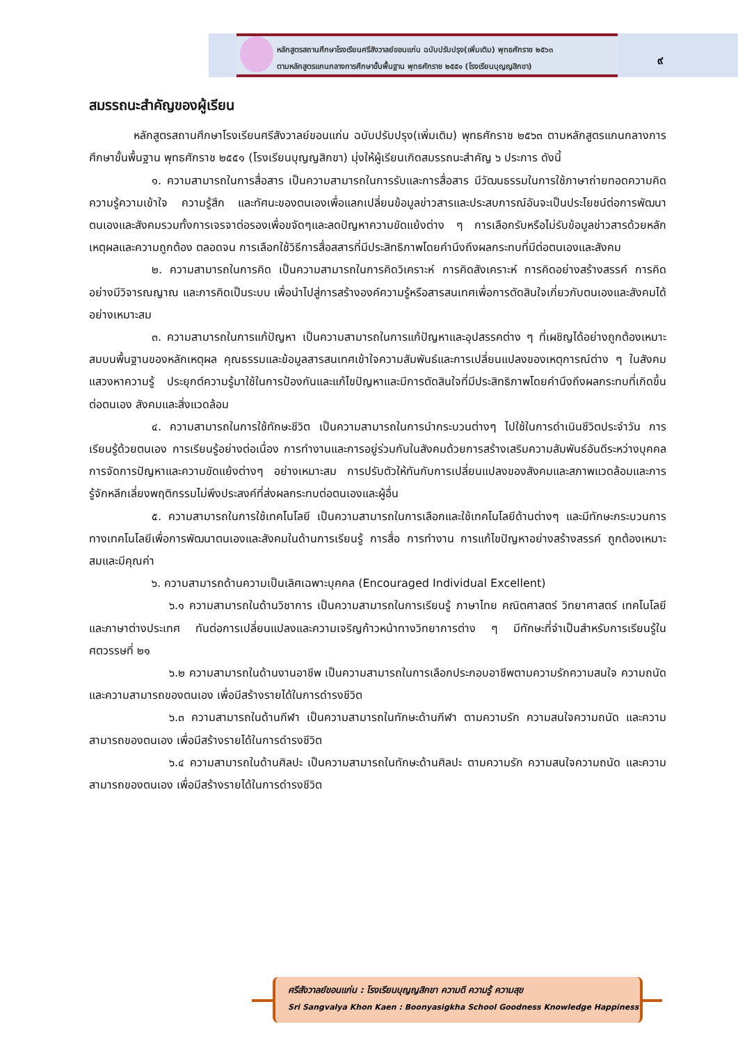หลักสูตรสถานศึกษาโรงเรียนศรีสังวาลย์ขอนแก่น ฉบับปรับปรุง(เพิ่มเติม) พุทธศักราช ๒๕๖๓
ตามหลักสูตรแกนกลางการศึกษาขั้นพื้นฐาน พุทธศักราช ๒๕๕๑ (โรงเรียนบุญญสิกขา)
๙
สมรรถนะสำคัญของผู้เรียน
หลักสูตรสถานศึกษาโรงเรียนศรีสังวาลย์ขอนแก่น ฉบับปรับปรุง(เพิ่มเติม) พุทธศักราช ๒๕๖๓ ตามหลักสูตรแกนกลางการศึกษาขั้นพื้นฐาน พุทธศักราช ๒๕๕๑ (โรงเรียนบุญญสิกขา) มุ่งให้ผู้เรียนเกิดสมรรถนะสำคัญ ๖ ประการ ดังนี้
๑. ความสามารถในการสื่อสาร เป็นความสามารถในการรับและการสื่อสาร มีวัฒนธรรมในการใช้ภาษาถ่ายทอดความคิด ความรู้ความเข้าใจ ความรู้สึก และทัศนะของตนเองเพื่อแลกเปลี่ยนข้อมูลข่าวสารและประสบการณ์อันจะเป็นประโยชน์ต่อการพัฒนาตนเองและสังคมรวมทั้งการเจรจาต่อรองเพื่อขจัดๆและลดปัญหาความขัดแย้งต่าง ๆ การเลือกรับหรือไม่รับข้อมูลข่าวสารด้วยหลักเหตุผลและความถูกต้อง ตลอดจน การเลือกใช้วิธีการสื่อสสารที่มีประสิทธิภาพโดยคำนึงถึงผลกระทบที่มีต่อตนเองและสังคม
๒. ความสามารถในการคิด เป็นความสามารถในการคิดวิเคราะห์ การคิดสังเคราะห์ การคิดอย่างสร้างสรรค์ การคิดอย่างมีวิจารณญาณ และการคิดเป็นระบบ เพื่อนำไปสู่การสร้างองค์ความรู้หรือสารสนเทศเพื่อการตัดสินใจเกี่ยวกับตนเองและสังคมได้อย่างเหมาะสม
๓. ความสามารถในการแก้ปัญหา เป็นความสามารถในการแก้ปัญหาและอุปสรรคต่าง ๆ ที่เผชิญได้อย่างถูกต้องเหมาะสมบนพื้นฐานของหลักเหตุผล คุณธรรมและข้อมูลสารสนเทศเข้าใจความสัมพันธ์และการเปลี่ยนแปลงของเหตุการณ์ต่าง ๆ ในสังคม แสวงหาความรู้ ประยุกต์ความรู้มาใช้ในการป้องกันและแก้ไขปัญหาและมีการตัดสินใจที่มีประสิทธิภาพโดยคำนึงถึงผลกระทบที่เกิดขึ้นต่อตนเอง สังคมและสิ่งแวดล้อม
๔. ความสามารถในการใช้ทักษะชีวิต เป็นความสามารถในการนำกระบวนต่างๆ ไปใช้ในการดำเนินชีวิตประจำวัน การเรียนรู้ด้วยตนเอง การเรียนรู้อย่างต่อเนื่อง การทำงานและการอยู่ร่วมกันในสังคมด้วยการสร้างเสริมความสัมพันธ์อันดีระหว่างบุคคล การจัดการปัญหาและความขัดแย้งต่างๆ อย่างเหมาะสม การปรับตัวให้ทันกับการเปลี่ยนแปลงของสังคมและสภาพแวดล้อมและการรู้จักหลีกเลี่ยงพฤติกรรมไม่พึงประสงค์ที่ส่งผลกระทบต่อตนเองและผู้อื่น
๕. ความสามารถในการใช้เทคโนโลยี เป็นความสามารถในการเลือกและใช้เทคโนโลยีด้านต่างๆ และมีทักษะกระบวนการทางเทคโนโลยีเพื่อการพัฒนาตนเองและสังคมในด้านการเรียนรู้ การสื่อ การทำงาน การแก้ไขปัญหาอย่างสร้างสรรค์ ถูกต้องเหมาะสมและมีคุณค่า
๖. ความสามารถด้านความเป็นเลิศเฉพาะบุคคล (Encouraged Individual Excellent)
๖.๑ ความสามารถในด้านวิชาการ เป็นความสามารถในการเรียนรู้ ภาษาไทย คณิตศาสตร์ วิทยาศาสตร์ เทคโนโลยี และภาษาต่างประเทศ ทันต่อการเปลี่ยนแปลงและความเจริญก้าวหน้าทางวิทยาการต่าง ๆ มีทักษะที่จำเป็นสำหรับการเรียนรู้ในศตวรรษที่ ๒๑
๖.๒ ความสามารถในด้านงานอาชีพ เป็นความสามารถในการเลือกประกอบอาชีพตามความรักความสนใจ ความถนัด และความสามารถของตนเอง เพื่อมีสร้างรายได้ในการดำรงชีวิต
๖.๓ ความสามารถในด้านกีฬา เป็นความสามารถในทักษะด้านกีฬา ตามความรัก ความสนใจความถนัด และความสามารถของตนเอง เพื่อมีสร้างรายได้ในการดำรงชีวิต
๖.๔ ความสามารถในด้านศิลปะ เป็นความสามารถในทักษะด้านศิลปะ ตามความรัก ความสนใจความถนัด และความสามารถของตนเอง เพื่อมีสร้างรายได้ในการดำรงชีวิต
ศรีสังวาลย์ขอนแก่น : โรงเรียนบุญญสิกขา ความดี ความรู้ ความสุข
Sri Sangvalya Khon Kaen : Boonyasigkha School Goodness Knowledge Happiness